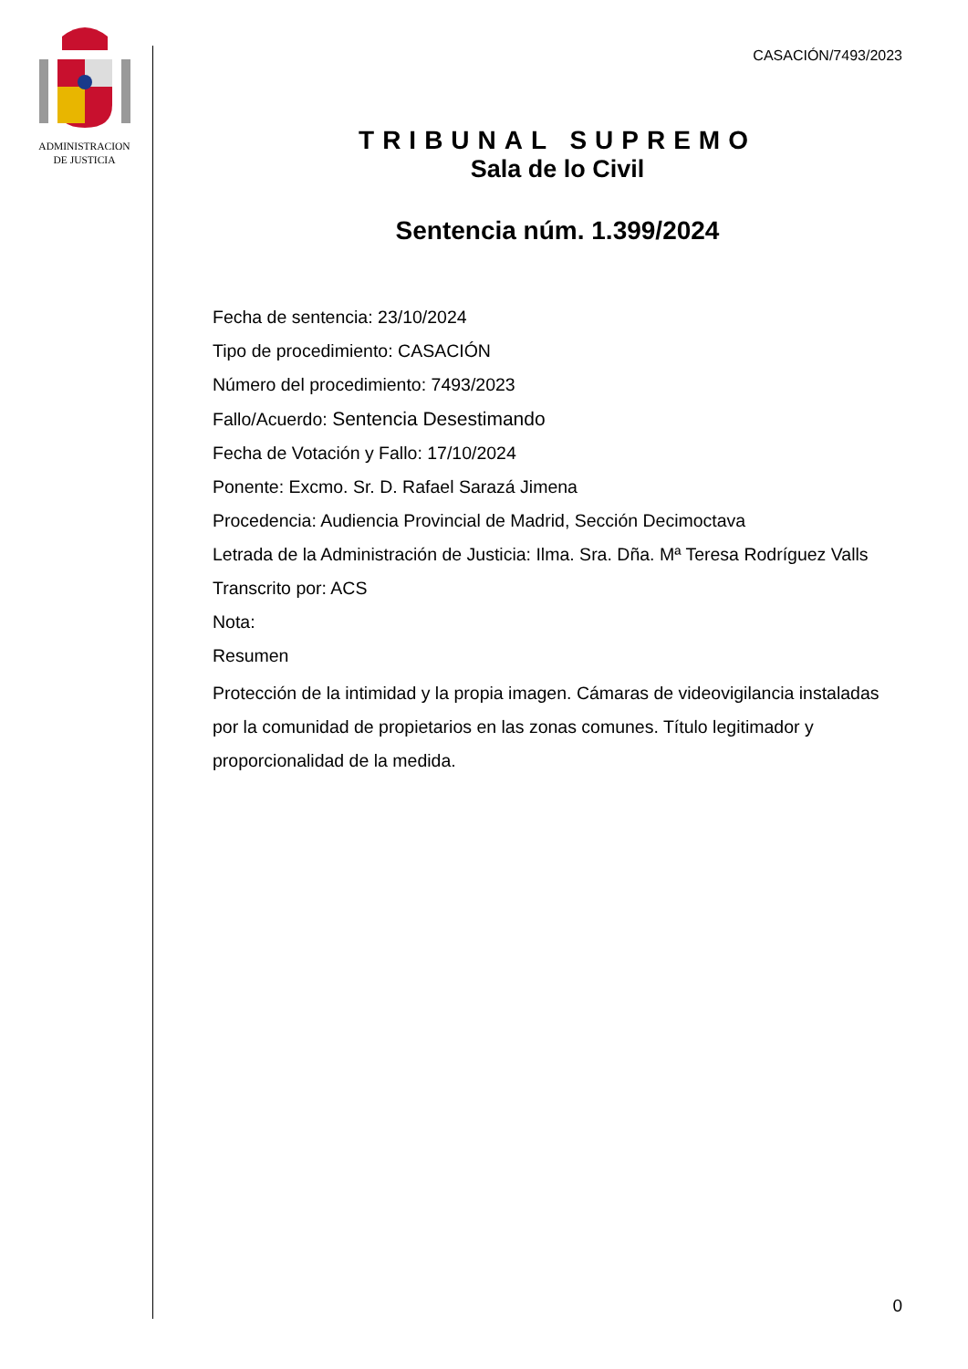ADMINISTRACION
DE JUSTICIA
CASACIÓN/7493/2023
TRIBUNAL SUPREMO
Sala de lo Civil
Sentencia núm. 1.399/2024
Fecha de sentencia: 23/10/2024
Tipo de procedimiento: CASACIÓN
Número del procedimiento: 7493/2023
Fallo/Acuerdo: Sentencia Desestimando
Fecha de Votación y Fallo: 17/10/2024
Ponente: Excmo. Sr. D. Rafael Sarazá Jimena
Procedencia: Audiencia Provincial de Madrid, Sección Decimoctava
Letrada de la Administración de Justicia: Ilma. Sra. Dña. Mª Teresa Rodríguez Valls
Transcrito por: ACS
Nota:
Resumen
Protección de la intimidad y la propia imagen. Cámaras de videovigilancia instaladas por la comunidad de propietarios en las zonas comunes. Título legitimador y proporcionalidad de la medida.
0